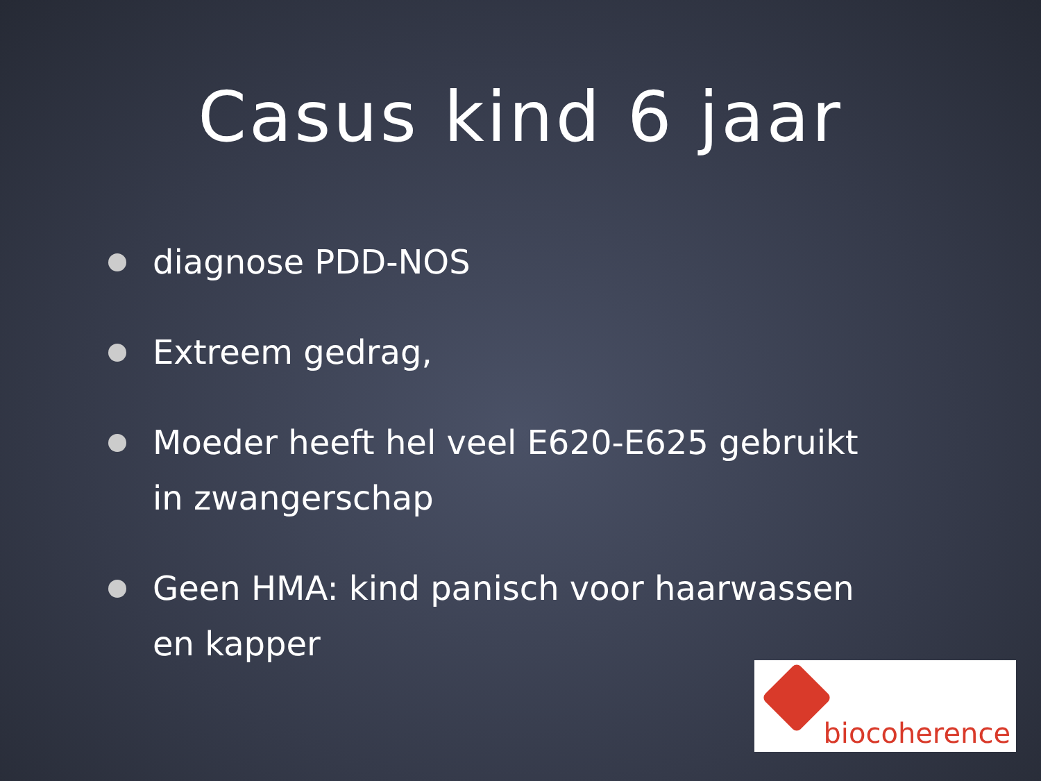Casus kind 6 jaar
diagnose PDD-NOS
Extreem gedrag,
Moeder heeft hel veel E620-E625 gebruikt in zwangerschap
Geen HMA: kind panisch voor haarwassen en kapper
biocoherence